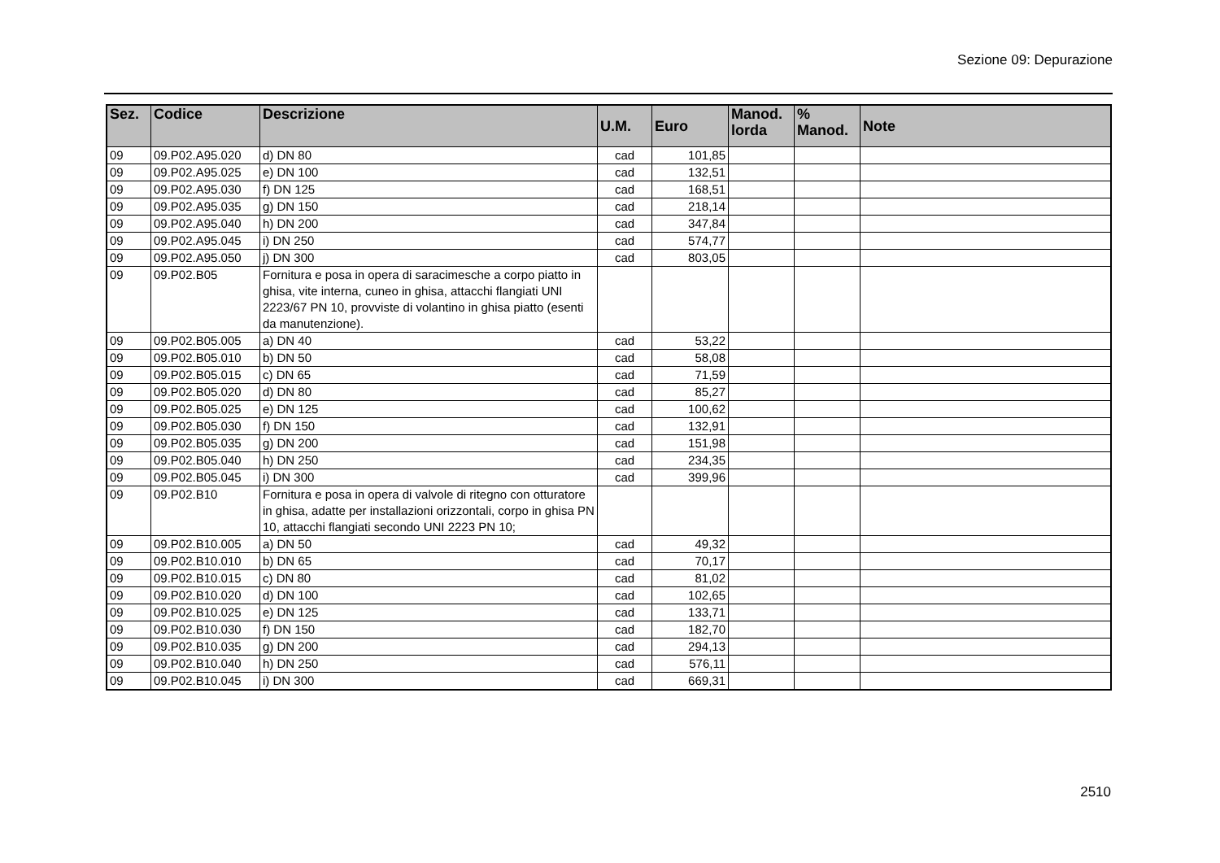Sezione 09: Depurazione
| Sez. | Codice | Descrizione | U.M. | Euro | Manod. lorda | % Manod. | Note |
| --- | --- | --- | --- | --- | --- | --- | --- |
| 09 | 09.P02.A95.020 | d) DN 80 | cad | 101,85 | | | |
| 09 | 09.P02.A95.025 | e) DN 100 | cad | 132,51 | | | |
| 09 | 09.P02.A95.030 | f) DN 125 | cad | 168,51 | | | |
| 09 | 09.P02.A95.035 | g) DN 150 | cad | 218,14 | | | |
| 09 | 09.P02.A95.040 | h) DN 200 | cad | 347,84 | | | |
| 09 | 09.P02.A95.045 | i) DN 250 | cad | 574,77 | | | |
| 09 | 09.P02.A95.050 | j) DN 300 | cad | 803,05 | | | |
| 09 | 09.P02.B05 | Fornitura e posa in opera di saracimesche a corpo piatto in ghisa, vite interna, cuneo in ghisa, attacchi flangiati UNI 2223/67 PN 10, provviste di volantino in ghisa piatto (esenti da manutenzione). | | | | | |
| 09 | 09.P02.B05.005 | a) DN 40 | cad | 53,22 | | | |
| 09 | 09.P02.B05.010 | b) DN 50 | cad | 58,08 | | | |
| 09 | 09.P02.B05.015 | c) DN 65 | cad | 71,59 | | | |
| 09 | 09.P02.B05.020 | d) DN 80 | cad | 85,27 | | | |
| 09 | 09.P02.B05.025 | e) DN 125 | cad | 100,62 | | | |
| 09 | 09.P02.B05.030 | f) DN 150 | cad | 132,91 | | | |
| 09 | 09.P02.B05.035 | g) DN 200 | cad | 151,98 | | | |
| 09 | 09.P02.B05.040 | h) DN 250 | cad | 234,35 | | | |
| 09 | 09.P02.B05.045 | i) DN 300 | cad | 399,96 | | | |
| 09 | 09.P02.B10 | Fornitura e posa in opera di valvole di ritegno con otturatore in ghisa, adatte per installazioni orizzontali, corpo in ghisa PN 10, attacchi flangiati secondo UNI 2223 PN 10; | | | | | |
| 09 | 09.P02.B10.005 | a) DN 50 | cad | 49,32 | | | |
| 09 | 09.P02.B10.010 | b) DN 65 | cad | 70,17 | | | |
| 09 | 09.P02.B10.015 | c) DN 80 | cad | 81,02 | | | |
| 09 | 09.P02.B10.020 | d) DN 100 | cad | 102,65 | | | |
| 09 | 09.P02.B10.025 | e) DN 125 | cad | 133,71 | | | |
| 09 | 09.P02.B10.030 | f) DN 150 | cad | 182,70 | | | |
| 09 | 09.P02.B10.035 | g) DN 200 | cad | 294,13 | | | |
| 09 | 09.P02.B10.040 | h) DN 250 | cad | 576,11 | | | |
| 09 | 09.P02.B10.045 | i) DN 300 | cad | 669,31 | | | |
2510